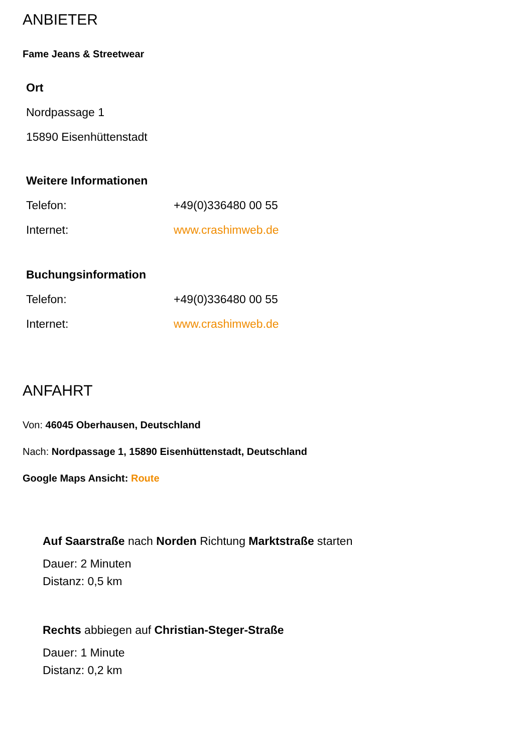ANBIETER
Fame Jeans & Streetwear
Ort
Nordpassage 1
15890 Eisenhüttenstadt
Weitere Informationen
| Telefon: | +49(0)336480 00 55 |
| Internet: | www.crashimweb.de |
Buchungsinformation
| Telefon: | +49(0)336480 00 55 |
| Internet: | www.crashimweb.de |
ANFAHRT
Von: 46045 Oberhausen, Deutschland
Nach: Nordpassage 1, 15890 Eisenhüttenstadt, Deutschland
Google Maps Ansicht: Route
Auf Saarstraße nach Norden Richtung Marktstraße starten
Dauer: 2 Minuten
Distanz: 0,5 km
Rechts abbiegen auf Christian-Steger-Straße
Dauer: 1 Minute
Distanz: 0,2 km